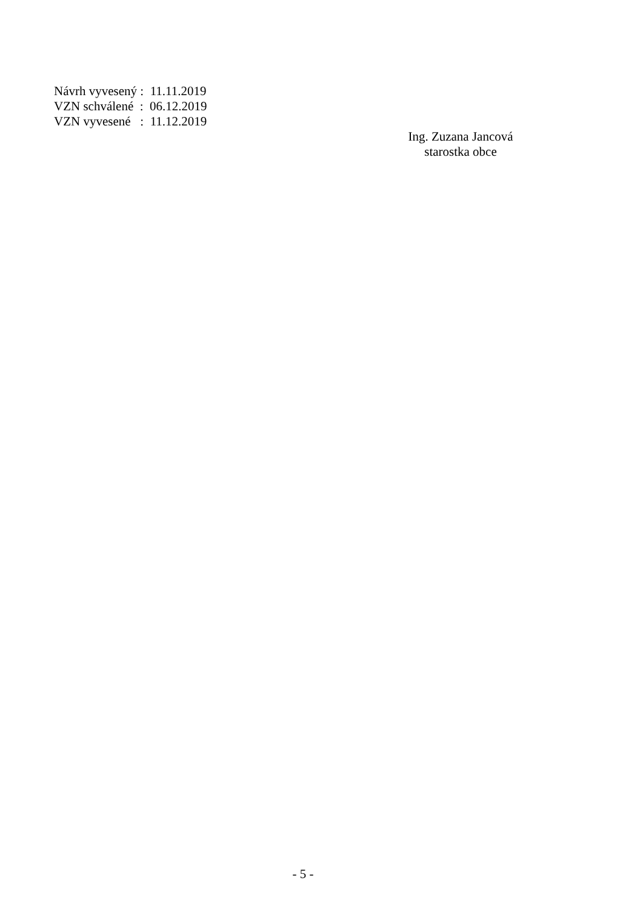Návrh vyvesený : 11.11.2019
VZN schválené : 06.12.2019
VZN vyvesené : 11.12.2019
Ing. Zuzana Jancová
starostka obce
- 5 -